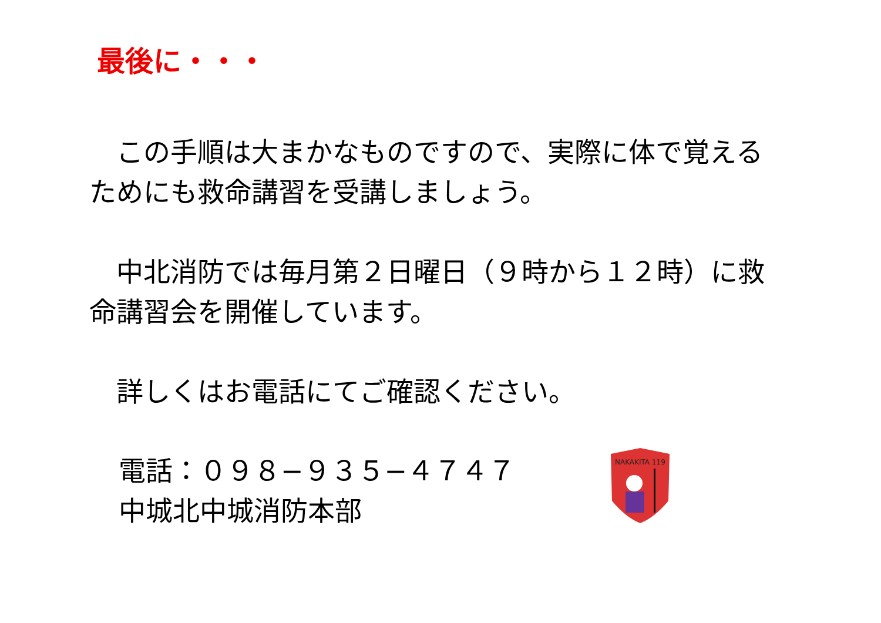最後に・・・
　この手順は大まかなものですので、実際に体で覚えるためにも救命講習を受講しましょう。
　中北消防では毎月第２日曜日（９時から１２時）に救命講習会を開催しています。
　詳しくはお電話にてご確認ください。
電話：０９８−９３５−４７４７
中城北中城消防本部
NAKAKITA 119